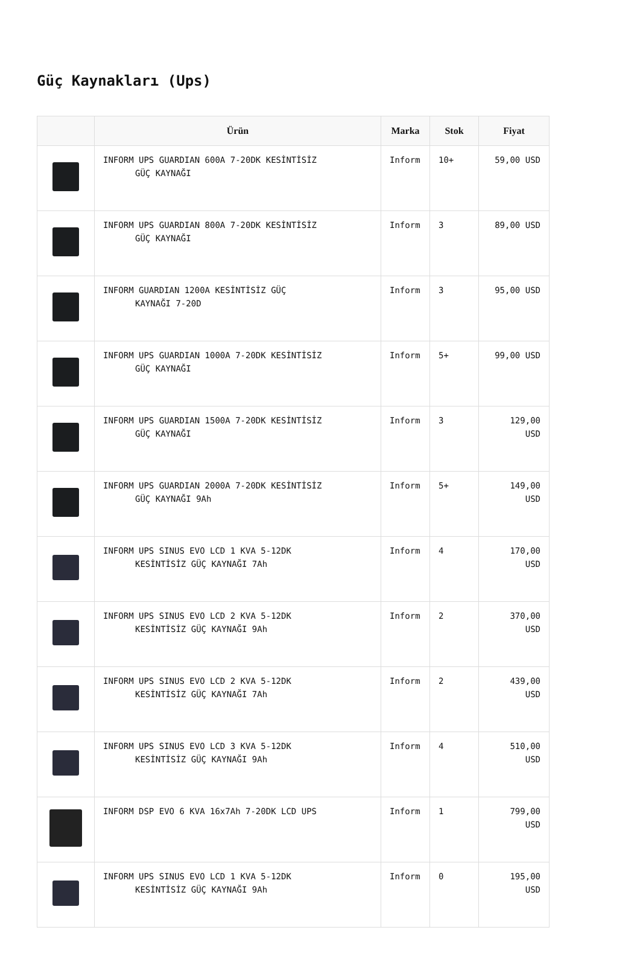Güç Kaynakları (Ups)
| | Ürün | Marka | Stok | Fiyat |
| --- | --- | --- | --- | --- |
| | INFORM UPS GUARDIAN 600A 7-20DK KESİNTİSİZ GÜÇ KAYNAĞI | Inform | 10+ | 59,00 USD |
| | INFORM UPS GUARDIAN 800A 7-20DK KESİNTİSİZ GÜÇ KAYNAĞI | Inform | 3 | 89,00 USD |
| | INFORM GUARDIAN 1200A KESİNTİSİZ GÜÇ KAYNAĞI 7-20D | Inform | 3 | 95,00 USD |
| | INFORM UPS GUARDIAN 1000A 7-20DK KESİNTİSİZ GÜÇ KAYNAĞI | Inform | 5+ | 99,00 USD |
| | INFORM UPS GUARDIAN 1500A 7-20DK KESİNTİSİZ GÜÇ KAYNAĞI | Inform | 3 | 129,00 USD |
| | INFORM UPS GUARDIAN 2000A 7-20DK KESİNTİSİZ GÜÇ KAYNAĞI 9Ah | Inform | 5+ | 149,00 USD |
| | INFORM UPS SINUS EVO LCD 1 KVA 5-12DK KESİNTİSİZ GÜÇ KAYNAĞI 7Ah | Inform | 4 | 170,00 USD |
| | INFORM UPS SINUS EVO LCD 2 KVA 5-12DK KESİNTİSİZ GÜÇ KAYNAĞI 9Ah | Inform | 2 | 370,00 USD |
| | INFORM UPS SINUS EVO LCD 2 KVA 5-12DK KESİNTİSİZ GÜÇ KAYNAĞI 7Ah | Inform | 2 | 439,00 USD |
| | INFORM UPS SINUS EVO LCD 3 KVA 5-12DK KESİNTİSİZ GÜÇ KAYNAĞI 9Ah | Inform | 4 | 510,00 USD |
| | INFORM DSP EVO 6 KVA 16x7Ah 7-20DK LCD UPS | Inform | 1 | 799,00 USD |
| | INFORM UPS SINUS EVO LCD 1 KVA 5-12DK KESİNTİSİZ GÜÇ KAYNAĞI 9Ah | Inform | 0 | 195,00 USD |